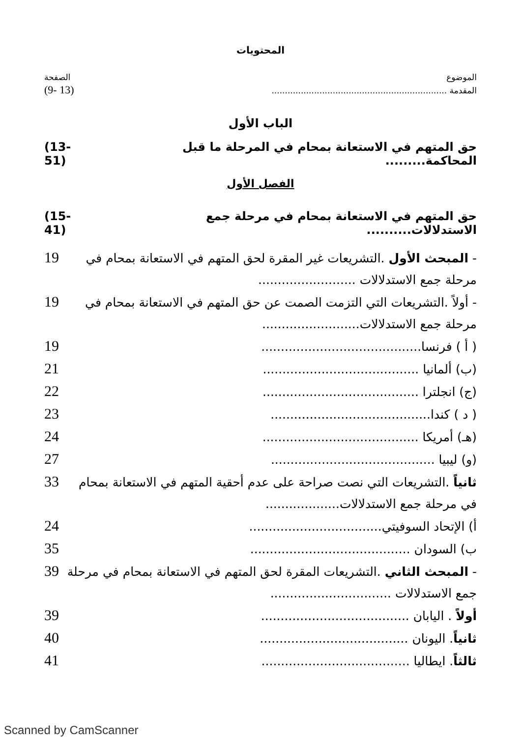المحتويات
الموضوع الصفحة
المقدمة .................................................................. (9- 13)
الباب الأول
حق المتهم في الاستعانة بمحام في المرحلة ما قبل المحاكمة......... (13-51)
الفصل الأول
حق المتهم في الاستعانة بمحام في مرحلة جمع الاستدلالات.......... (15- 41)
- المبحث الأول .التشريعات غير المقرة لحق المتهم في الاستعانة بمحام في مرحلة جمع الاستدلالات ......................... 19
- أولاً .التشريعات التي التزمت الصمت عن حق المتهم في الاستعانة بمحام في مرحلة جمع الاستدلالات......................... 19
( أ ) فرنسا......................................... 19
(ب) ألمانيا ........................................ 21
(ج) انجلترا ........................................ 22
( د ) كندا......................................... 23
(هـ) أمريكا ........................................ 24
(و) ليبيا .......................................... 27
ثانياً .التشريعات التي نصت صراحة على عدم أحقية المتهم في الاستعانة بمحام في مرحلة جمع الاستدلالات................... 33
أ) الإتحاد السوفيتي.................................. 24
ب) السودان ......................................... 35
- المبحث الثاني .التشريعات المقرة لحق المتهم في الاستعانة بمحام في مرحلة جمع الاستدلالات ............................... 39
أولاً . اليابان ...................................... 39
ثانياً. اليونان ...................................... 40
ثالثاً. ايطاليا ...................................... 41
Scanned by CamScanner